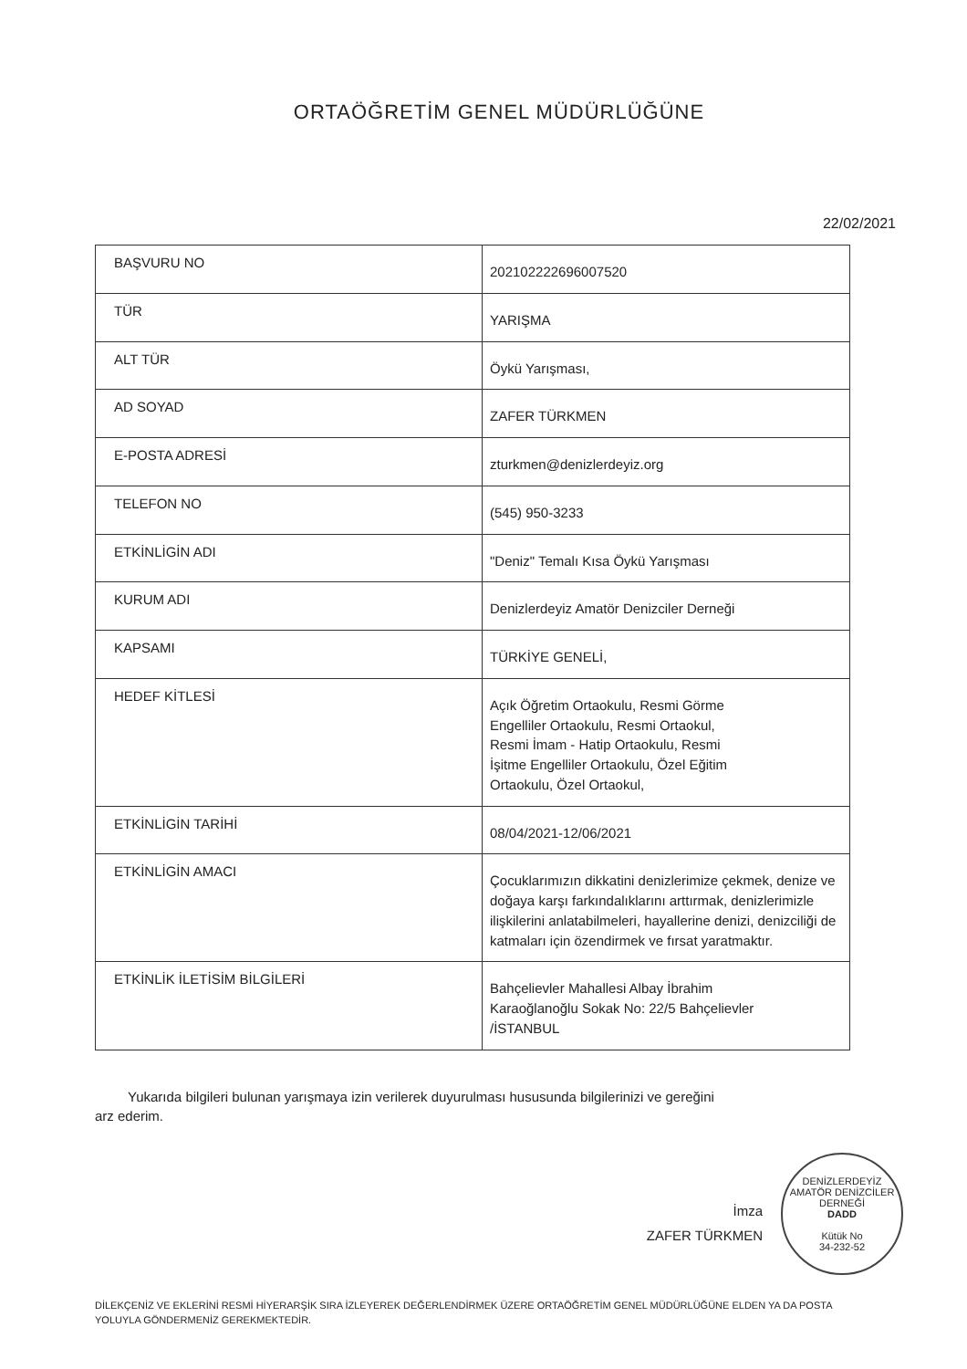ORTAÖĞRETİM GENEL MÜDÜRLÜĞÜNE
22/02/2021
| BAŞVURU NO | 202102222696007520 |
| TÜR | YARIŞMA |
| ALT TÜR | Öykü Yarışması, |
| AD SOYAD | ZAFER TÜRKMEN |
| E-POSTA ADRESİ | zturkmen@denizlerdeyiz.org |
| TELEFON NO | (545) 950-3233 |
| ETKİNLİGİN ADI | "Deniz" Temalı Kısa Öykü Yarışması |
| KURUM ADI | Denizlerdeyiz Amatör Denizciler Derneği |
| KAPSAMI | TÜRKİYE GENELİ, |
| HEDEF KİTLESİ | Açık Öğretim Ortaokulu, Resmi Görme Engelliler Ortaokulu, Resmi Ortaokul, Resmi İmam - Hatip Ortaokulu, Resmi İşitme Engelliler Ortaokulu, Özel Eğitim Ortaokulu, Özel Ortaokul, |
| ETKİNLİGİN TARİHİ | 08/04/2021-12/06/2021 |
| ETKİNLİGİN AMACI | Çocuklarımızın dikkatini denizlerimize çekmek, denize ve doğaya karşı farkındalıklarını arttırmak, denizlerimizle ilişkilerini anlatabilmeleri, hayallerine denizi, denizciliği de katmaları için özendirmek ve fırsat yaratmaktır. |
| ETKİNLİK İLETİSİM BİLGİLERİ | Bahçelievler Mahallesi Albay İbrahim Karaoğlanoğlu Sokak No: 22/5 Bahçelievler /İSTANBUL |
Yukarıda bilgileri bulunan yarışmaya izin verilerek duyurulması hususunda bilgilerinizi ve gereğini arz ederim.
İmza
ZAFER TÜRKMEN
DENİZLERDEYİZ AMATÖR DENİZCİLER DERNEĞİ
DADD
Kütük No
34-232-52
DİLEKÇENİZ VE EKLERİNİ RESMİ HİYERARŞİK SIRA İZLEYEREK DEĞERLENDİRMEK ÜZERE ORTAÖĞRETİM GENEL MÜDÜRLÜĞÜNE ELDEN YA DA POSTA YOLUYLA GÖNDERMENİZ GEREKMEKTEDİR.